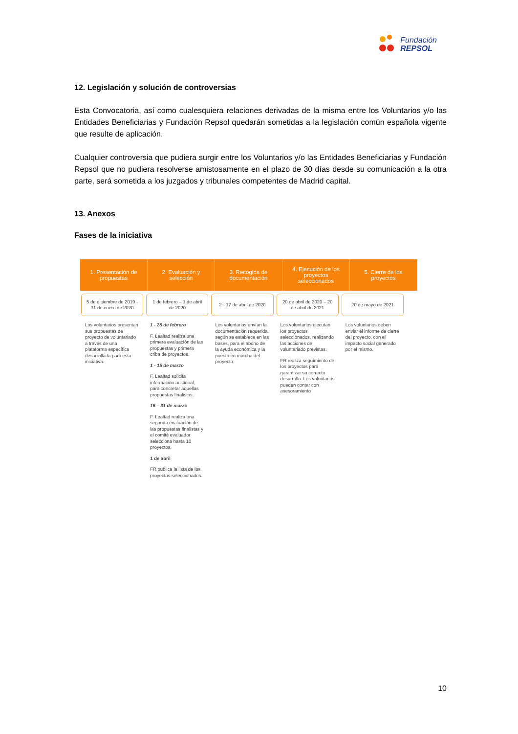Fundación
REPSOL
12. Legislación y solución de controversias
Esta Convocatoria, así como cualesquiera relaciones derivadas de la misma entre los Voluntarios y/o las Entidades Beneficiarias y Fundación Repsol quedarán sometidas a la legislación común española vigente que resulte de aplicación.
Cualquier controversia que pudiera surgir entre los Voluntarios y/o las Entidades Beneficiarias y Fundación Repsol que no pudiera resolverse amistosamente en el plazo de 30 días desde su comunicación a la otra parte, será sometida a los juzgados y tribunales competentes de Madrid capital.
13. Anexos
Fases de la iniciativa
1. Presentación de propuestas 2. Evaluación y selección 3. Recogida de documentación 4. Ejecución de los proyectos seleccionados
5. Cierre de los proyectos
5 de diciembre de 2019 - 31 de enero de 2020
Los voluntarios presentan sus propuestas de proyecto de voluntariado a través de una plataforma específica desarrollada para esta iniciativa.
1 de febrero – 1 de abril de 2020
1 - 28 de febrero
F. Lealtad realiza una primera evaluación de las propuestas y primera criba de proyectos.
1 - 15 de marzo
F. Lealtad solicita información adicional, para concretar aquellas propuestas finalistas.
16 – 31 de marzo
F. Lealtad realiza una segunda evaluación de las propuestas finalistas y el comité evaluador selecciona hasta 10 proyectos.
1 de abril
FR publica la lista de los proyectos seleccionados.
2 - 17 de abril de 2020
Los voluntarios envían la documentación requerida, según se establece en las bases, para el abono de la ayuda económica y la puesta en marcha del proyecto.
20 de abril de 2020 – 20 de abril de 2021
Los voluntarios ejecutan los proyectos seleccionados, realizando las acciones de voluntariado previstas.
FR realiza seguimiento de los proyectos para garantizar su correcto desarrollo. Los voluntarios pueden contar con asesoramiento
20 de mayo de 2021
Los voluntarios deben enviar el informe de cierre del proyecto, con el impacto social generado por el mismo.
10